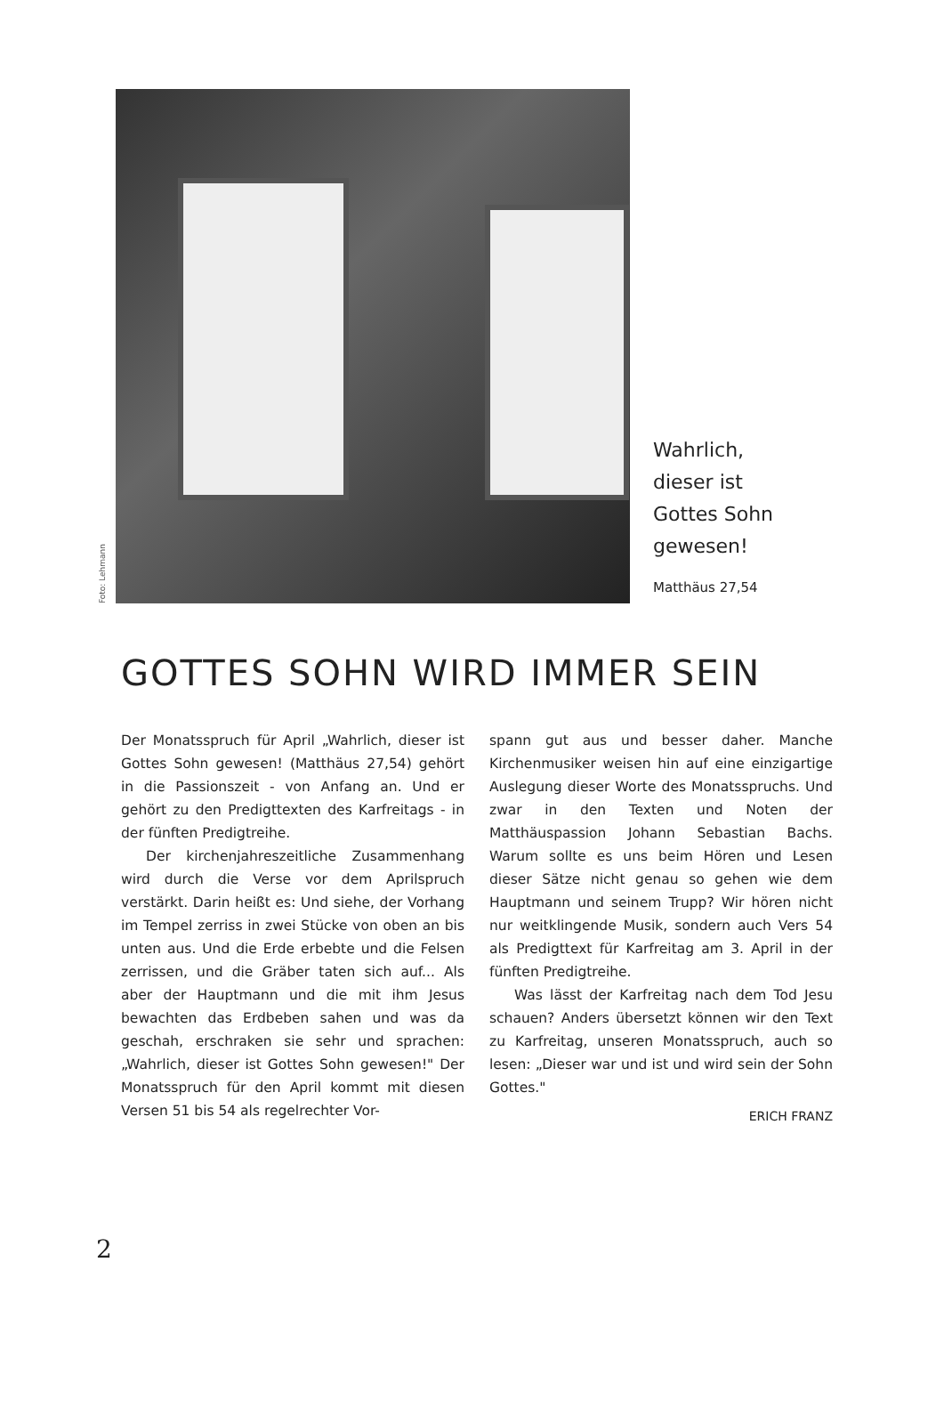Foto: Lehmann
Wahrlich,
dieser ist
Gottes Sohn
gewesen!
Matthäus 27,54
GOTTES SOHN WIRD IMMER SEIN
Der Monatsspruch für April „Wahrlich, dieser ist Gottes Sohn gewesen! (Matthäus 27,54) gehört in die Passionszeit - von Anfang an. Und er gehört zu den Predigttexten des Karfreitags - in der fünften Predigtreihe.
Der kirchenjahreszeitliche Zusammenhang wird durch die Verse vor dem Aprilspruch verstärkt. Darin heißt es: Und siehe, der Vorhang im Tempel zerriss in zwei Stücke von oben an bis unten aus. Und die Erde erbebte und die Felsen zerrissen, und die Gräber taten sich auf... Als aber der Hauptmann und die mit ihm Jesus bewachten das Erdbeben sahen und was da geschah, erschraken sie sehr und sprachen: „Wahrlich, dieser ist Gottes Sohn gewesen!" Der Monatsspruch für den April kommt mit diesen Versen 51 bis 54 als regelrechter Vor-
spann gut aus und besser daher. Manche Kirchenmusiker weisen hin auf eine einzigartige Auslegung dieser Worte des Monatsspruchs. Und zwar in den Texten und Noten der Matthäuspassion Johann Sebastian Bachs. Warum sollte es uns beim Hören und Lesen dieser Sätze nicht genau so gehen wie dem Hauptmann und seinem Trupp? Wir hören nicht nur weitklingende Musik, sondern auch Vers 54 als Predigttext für Karfreitag am 3. April in der fünften Predigtreihe.
Was lässt der Karfreitag nach dem Tod Jesu schauen? Anders übersetzt können wir den Text zu Karfreitag, unseren Monatsspruch, auch so lesen: „Dieser war und ist und wird sein der Sohn Gottes."
ERICH FRANZ
2